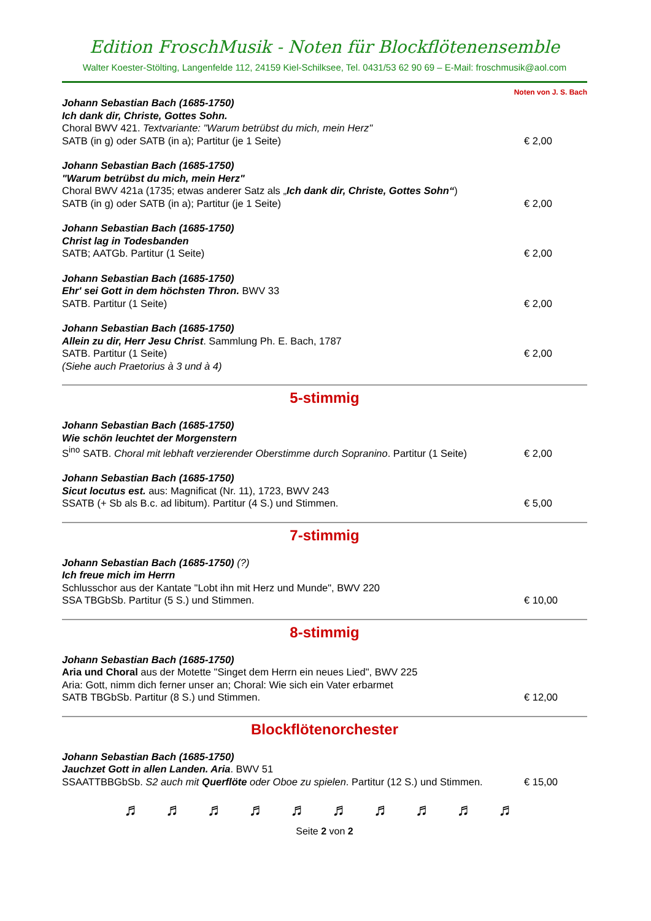Edition FroschMusik - Noten für Blockflötenensemble
Walter Koester-Stölting, Langenfelde 112, 24159 Kiel-Schilksee, Tel. 0431/53 62 90 69 – E-Mail: froschmusik@aol.com
Noten von J. S. Bach
Johann Sebastian Bach (1685-1750)
Ich dank dir, Christe, Gottes Sohn.
Choral BWV 421. Textvariante: "Warum betrübst du mich, mein Herz"
SATB (in g) oder SATB (in a); Partitur (je 1 Seite)
€ 2,00
Johann Sebastian Bach (1685-1750)
"Warum betrübst du mich, mein Herz"
Choral BWV 421a (1735; etwas anderer Satz als „Ich dank dir, Christe, Gottes Sohn“)
SATB (in g) oder SATB (in a); Partitur (je 1 Seite)
€ 2,00
Johann Sebastian Bach (1685-1750)
Christ lag in Todesbanden
SATB; AATGb. Partitur (1 Seite)
€ 2,00
Johann Sebastian Bach (1685-1750)
Ehr' sei Gott in dem höchsten Thron. BWV 33
SATB. Partitur (1 Seite)
€ 2,00
Johann Sebastian Bach (1685-1750)
Allein zu dir, Herr Jesu Christ. Sammlung Ph. E. Bach, 1787
SATB. Partitur (1 Seite)
(Siehe auch Praetorius à 3 und à 4)
€ 2,00
5-stimmig
Johann Sebastian Bach (1685-1750)
Wie schön leuchtet der Morgenstern
S<sup>ino</sup> SATB. Choral mit lebhaft verzierender Oberstimme durch Sopranino. Partitur (1 Seite)
€ 2,00
Johann Sebastian Bach (1685-1750)
Sicut locutus est. aus: Magnificat (Nr. 11), 1723, BWV 243
SSATB (+ Sb als B.c. ad libitum). Partitur (4 S.) und Stimmen.
€ 5,00
7-stimmig
Johann Sebastian Bach (1685-1750) (?)
Ich freue mich im Herrn
Schlusschor aus der Kantate "Lobt ihn mit Herz und Munde", BWV 220
SSA TBGbSb. Partitur (5 S.) und Stimmen.
€ 10,00
8-stimmig
Johann Sebastian Bach (1685-1750)
Aria und Choral aus der Motette "Singet dem Herrn ein neues Lied", BWV 225
Aria: Gott, nimm dich ferner unser an; Choral: Wie sich ein Vater erbarmet
SATB TBGbSb. Partitur (8 S.) und Stimmen.
€ 12,00
Blockflötenorchester
Johann Sebastian Bach (1685-1750)
Jauchzet Gott in allen Landen. Aria. BWV 51
SSAATTBBGbSb. S2 auch mit Querflöte oder Oboe zu spielen. Partitur (12 S.) und Stimmen.
€ 15,00
♬ ♬ ♬ ♬ ♬ ♬ ♬ ♬ ♬ ♬
Seite 2 von 2